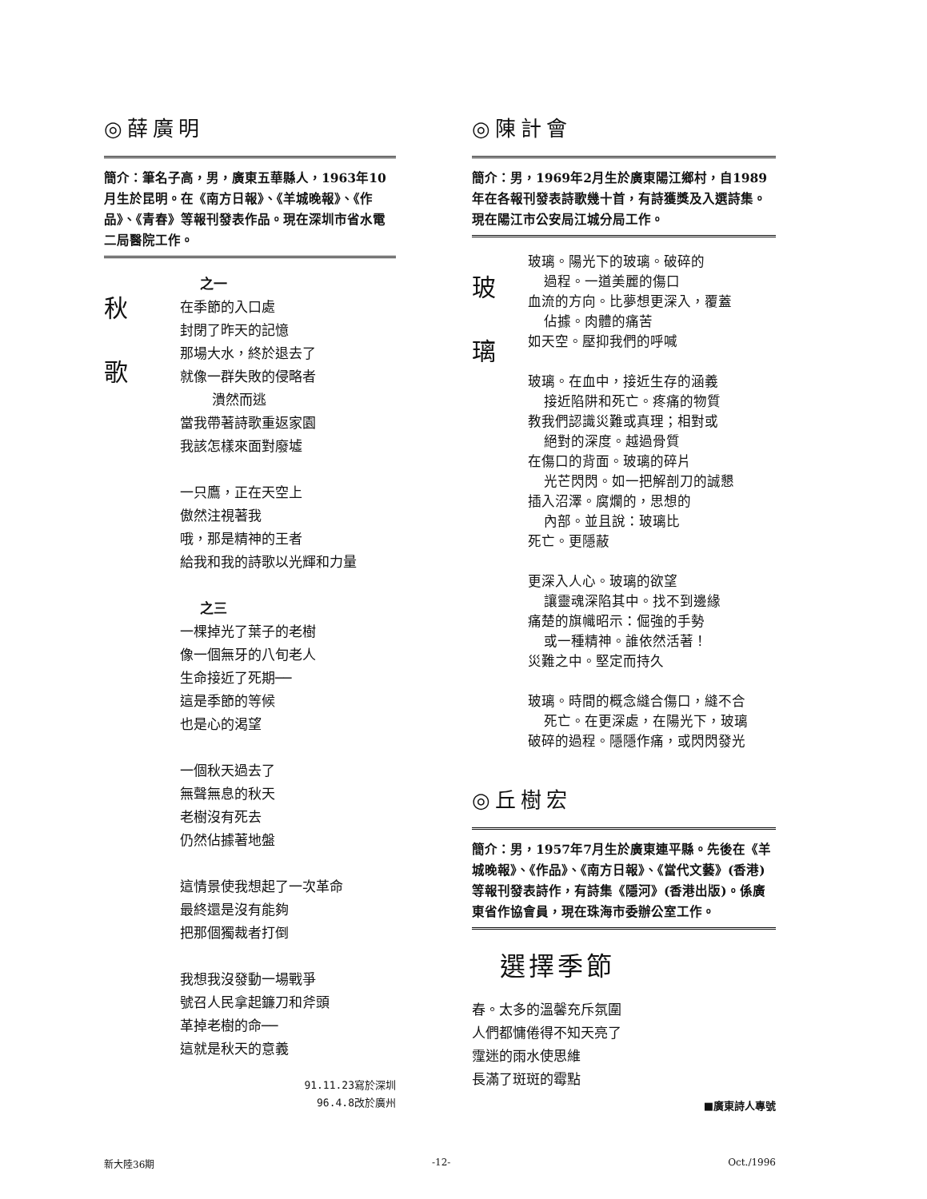◎薛廣明
簡介：筆名子高，男，廣東五華縣人，1963年10月生於昆明。在《南方日報》、《羊城晚報》、《作品》、《青春》等報刊發表作品。現在深圳市省水電二局醫院工作。
秋
歌
之一
在季節的入口處
封閉了昨天的記憶
那場大水，終於退去了
就像一群失敗的侵略者
潰然而逃
當我帶著詩歌重返家園
我該怎樣來面對廢墟
一只鷹，正在天空上
傲然注視著我
哦，那是精神的王者
給我和我的詩歌以光輝和力量
之三
一棵掉光了葉子的老樹
像一個無牙的八旬老人
生命接近了死期──
這是季節的等候
也是心的渴望
一個秋天過去了
無聲無息的秋天
老樹沒有死去
仍然佔據著地盤
這情景使我想起了一次革命
最終還是沒有能夠
把那個獨裁者打倒
我想我沒發動一場戰爭
號召人民拿起鐮刀和斧頭
革掉老樹的命──
這就是秋天的意義
91.11.23寫於深圳
96.4.8改於廣州
◎陳計會
簡介：男，1969年2月生於廣東陽江鄉村，自1989年在各報刊發表詩歌幾十首，有詩獲獎及入選詩集。現在陽江市公安局江城分局工作。
玻
璃
玻璃。陽光下的玻璃。破碎的
過程。一道美麗的傷口
血流的方向。比夢想更深入，覆蓋
佔據。肉體的痛苦
如天空。壓抑我們的呼喊
玻璃。在血中，接近生存的涵義
接近陷阱和死亡。疼痛的物質
教我們認識災難或真理；相對或
絕對的深度。越過骨質
在傷口的背面。玻璃的碎片
光芒閃閃。如一把解剖刀的誠懇
插入沼澤。腐爛的，思想的
內部。並且說：玻璃比
死亡。更隱蔽
更深入人心。玻璃的欲望
讓靈魂深陷其中。找不到邊緣
痛楚的旗幟昭示：倔強的手勢
或一種精神。誰依然活著！
災難之中。堅定而持久
玻璃。時間的概念縫合傷口，縫不合
死亡。在更深處，在陽光下，玻璃
破碎的過程。隱隱作痛，或閃閃發光
◎丘樹宏
簡介：男，1957年7月生於廣東連平縣。先後在《羊城晚報》、《作品》、《南方日報》、《當代文藝》(香港)等報刊發表詩作，有詩集《隱河》(香港出版)。係廣東省作協會員，現在珠海市委辦公室工作。
選擇季節
春。太多的溫馨充斥氛圍
人們都慵倦得不知天亮了
霪迷的雨水使思維
長滿了斑斑的霉點
■廣東詩人專號
新大陸36期 -12- Oct./1996